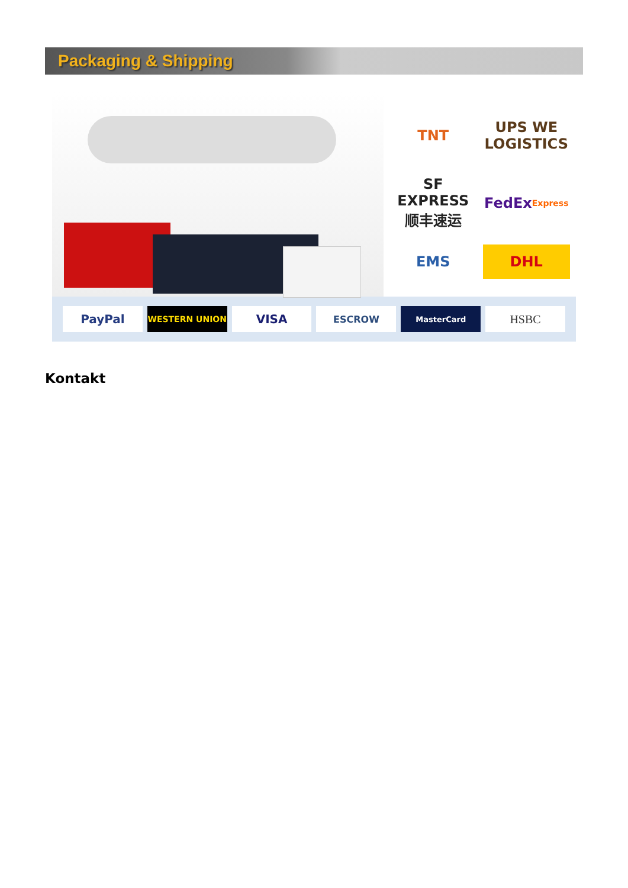Packaging & Shipping
TNT
UPS WE LOGISTICS
SF EXPRESS 顺丰速运
FedEx Express
EMS
DHL
PayPal
WESTERN UNION
VISA
ESCROW
MasterCard
HSBC
Kontakt